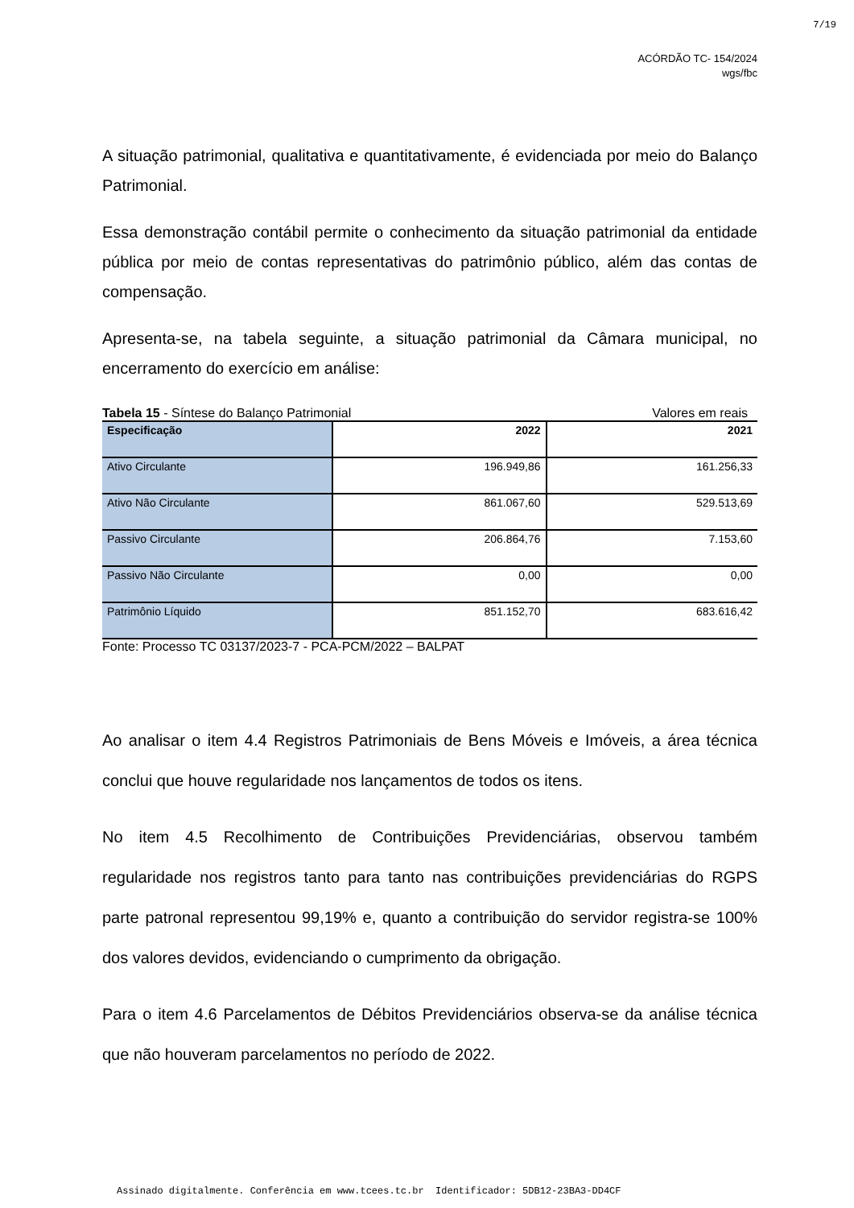7/19
ACÓRDÃO TC- 154/2024
wgs/fbc
A situação patrimonial, qualitativa e quantitativamente, é evidenciada por meio do Balanço Patrimonial.
Essa demonstração contábil permite o conhecimento da situação patrimonial da entidade pública por meio de contas representativas do patrimônio público, além das contas de compensação.
Apresenta-se, na tabela seguinte, a situação patrimonial da Câmara municipal, no encerramento do exercício em análise:
Tabela 15 - Síntese do Balanço Patrimonial Valores em reais
| Especificação | 2022 | 2021 |
| --- | --- | --- |
| Ativo Circulante | 196.949,86 | 161.256,33 |
| Ativo Não Circulante | 861.067,60 | 529.513,69 |
| Passivo Circulante | 206.864,76 | 7.153,60 |
| Passivo Não Circulante | 0,00 | 0,00 |
| Patrimônio Líquido | 851.152,70 | 683.616,42 |
Fonte: Processo TC 03137/2023-7 - PCA-PCM/2022 – BALPAT
Ao analisar o item 4.4 Registros Patrimoniais de Bens Móveis e Imóveis, a área técnica conclui que houve regularidade nos lançamentos de todos os itens.
No item 4.5 Recolhimento de Contribuições Previdenciárias, observou também regularidade nos registros tanto para tanto nas contribuições previdenciárias do RGPS parte patronal representou 99,19% e, quanto a contribuição do servidor registra-se 100% dos valores devidos, evidenciando o cumprimento da obrigação.
Para o item 4.6 Parcelamentos de Débitos Previdenciários observa-se da análise técnica que não houveram parcelamentos no período de 2022.
Assinado digitalmente. Conferência em www.tcees.tc.br Identificador: 5DB12-23BA3-DD4CF